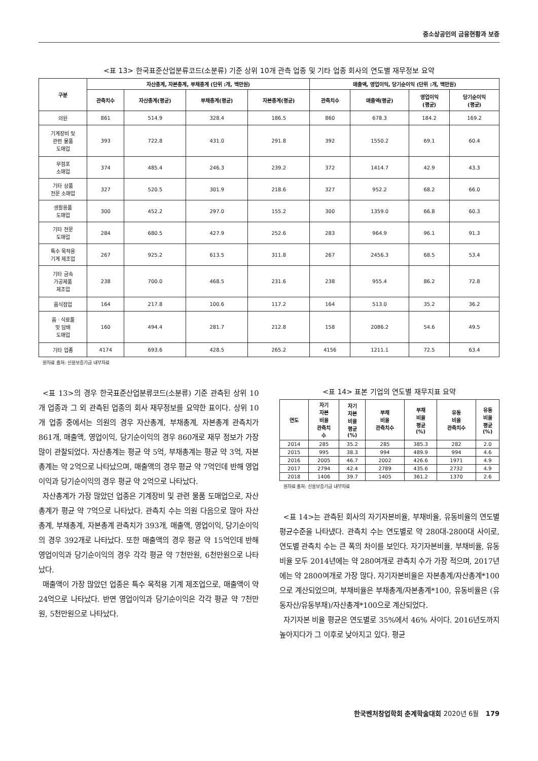중소상공인의 금융현황과 보증
<표 13> 한국표준산업분류코드(소분류) 기준 상위 10개 관측 업종 및 기타 업종 회사의 연도별 재무정보 요약
| 구분 | 자산총계, 자본총계, 부채총계 (단위 :개, 백만원) | | | | 매출액, 영업이익, 당기순이익 (단위 :개, 백만원) | | | |
| --- | --- | --- | --- | --- | --- | --- | --- | --- |
| | 관측치수 | 자산총계(평균) | 부채총계(평균) | 자본총계(평균) | 관측치수 | 매출액(평균) | 영업이익 (평균) | 당기순이익 (평균) |
| 의원 | 861 | 514.9 | 328.4 | 186.5 | 860 | 678.3 | 184.2 | 169.2 |
| 기계장비 및 관련 물품 도매업 | 393 | 722.8 | 431.0 | 291.8 | 392 | 1550.2 | 69.1 | 60.4 |
| 무점포 소매업 | 374 | 485.4 | 246.3 | 239.2 | 372 | 1414.7 | 42.9 | 43.3 |
| 기타 상품 전문 소매업 | 327 | 520.5 | 301.9 | 218.6 | 327 | 952.2 | 68.2 | 66.0 |
| 생활용품 도매업 | 300 | 452.2 | 297.0 | 155.2 | 300 | 1359.0 | 66.8 | 60.3 |
| 기타 전문 도매업 | 284 | 680.5 | 427.9 | 252.6 | 283 | 964.9 | 96.1 | 91.3 |
| 특수 목적용 기계 제조업 | 267 | 925.2 | 613.5 | 311.8 | 267 | 2456.3 | 68.5 | 53.4 |
| 기타 금속 가공제품 제조업 | 238 | 700.0 | 468.5 | 231.6 | 238 | 955.4 | 86.2 | 72.8 |
| 음식점업 | 164 | 217.8 | 100.6 | 117.2 | 164 | 513.0 | 35.2 | 36.2 |
| 음ㆍ식료품 및 담배 도매업 | 160 | 494.4 | 281.7 | 212.8 | 158 | 2086.2 | 54.6 | 49.5 |
| 기타 업종 | 4174 | 693.6 | 428.5 | 265.2 | 4156 | 1211.1 | 72.5 | 63.4 |
원자료 출처: 신용보증기금 내부자료
<표 13>의 경우 한국표준산업분류코드(소분류) 기준 관측된 상위 10개 업종과 그 외 관측된 업종의 회사 재무정보를 요약한 표이다. 상위 10개 업종 중에서는 의원의 경우 자산총계, 부채총계, 자본총계 관측치가 861개, 매출액, 영업이익, 당기순이익의 경우 860개로 재무 정보가 가장 많이 관찰되었다. 자산총계는 평균 약 5억, 부채총계는 평균 약 3억, 자본총계는 약 2억으로 나타났으며, 매출액의 경우 평균 약 7억인데 반해 영업이익과 당기순이익의 경우 평균 약 2억으로 나타났다.
자산총계가 가장 많았던 업종은 기계장비 및 관련 물품 도매업으로, 자산총계가 평균 약 7억으로 나타났다. 관측치 수는 의원 다음으로 많아 자산총계, 부채총계, 자본총계 관측치가 393개, 매출액, 영업이익, 당기순이익의 경우 392개로 나타났다. 또한 매출액의 경우 평균 약 15억인데 반해 영업이익과 당기순이익의 경우 각각 평균 약 7천만원, 6천만원으로 나타났다.
매출액이 가장 많았던 업종은 특수 목적용 기계 제조업으로, 매출액이 약 24억으로 나타났다. 반면 영업이익과 당기순이익은 각각 평균 약 7천만원, 5천만원으로 나타났다.
<표 14> 표본 기업의 연도별 재무지표 요약
| 연도 | 자기 자본 비율 관측치 수 | 자기 자본 비율 평균 (%) | 부채 비율 관측치수 | 부채 비율 평균 (%) | 유동 비율 관측치수 | 유동 비율 평균 (%) |
| --- | --- | --- | --- | --- | --- | --- |
| 2014 | 285 | 35.2 | 285 | 385.3 | 282 | 2.0 |
| 2015 | 995 | 38.3 | 994 | 489.9 | 994 | 4.6 |
| 2016 | 2005 | 46.7 | 2002 | 426.6 | 1971 | 4.9 |
| 2017 | 2794 | 42.4 | 2789 | 435.6 | 2732 | 4.9 |
| 2018 | 1406 | 39.7 | 1405 | 361.2 | 1370 | 2.6 |
원자료 출처: 신용보증기금 내부자료
<표 14>는 관측된 회사의 자기자본비율, 부채비율, 유동비율의 연도별 평균수준을 나타냈다. 관측치 수는 연도별로 약 280대-2800대 사이로, 연도별 관측치 수는 큰 폭의 차이를 보인다. 자기자본비율, 부채비율, 유동비율 모두 2014년에는 약 280여개로 관측치 수가 가장 적으며, 2017년에는 약 2800여개로 가장 많다. 자기자본비율은 자본총계/자산총계*100으로 계산되었으며, 부채비율은 부채총계/자본총계*100, 유동비율은 (유동자산/유동부채)/자산총계*100으로 계산되었다.
자기자본 비율 평균은 연도별로 35%에서 46% 사이다. 2016년도까지 높아지다가 그 이후로 낮아지고 있다. 평균
한국벤처창업학회 춘계학술대회 2020년 6월 179